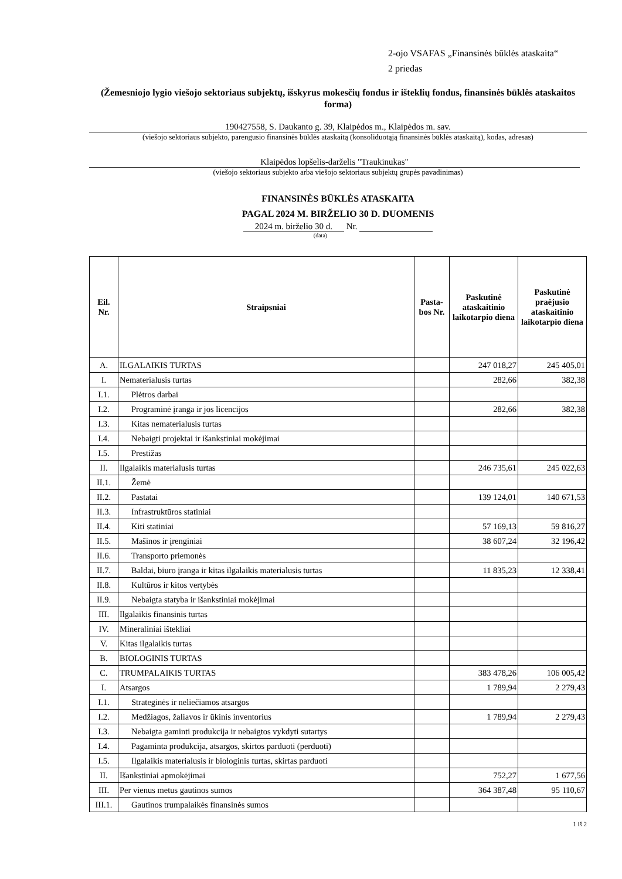2-ojo VSAFAS „Finansinės būklės ataskaita“
2 priedas
(Žemesniojo lygio viešojo sektoriaus subjektų, išskyrus mokesčių fondus ir išteklių fondus, finansinės būklės ataskaitos forma)
190427558, S. Daukanto g. 39, Klaipėdos m., Klaipėdos m. sav.
(viešojo sektoriaus subjekto, parengusio finansinės būklės ataskaitą (konsoliduotąją finansinės būklės ataskaitą), kodas, adresas)
Klaipėdos lopšelis-darželis "Traukinukas"
(viešojo sektoriaus subjekto arba viešojo sektoriaus subjektų grupės pavadinimas)
FINANSINĖS BŪKLĖS ATASKAITA
PAGAL 2024 M. BIRŽELIO 30 D. DUOMENIS
2024 m. birželio 30 d. Nr.
(data)
| Eil. Nr. | Straipsniai | Pasta- bos Nr. | Paskutinė ataskaitinio laikotarpio diena | Paskutinė praėjusio ataskaitinio laikotarpio diena |
| --- | --- | --- | --- | --- |
| A. | ILGALAIKIS TURTAS | | 247 018,27 | 245 405,01 |
| I. | Nematerialusis turtas | | 282,66 | 382,38 |
| I.1. | Plėtros darbai | | | |
| I.2. | Programinė įranga ir jos licencijos | | 282,66 | 382,38 |
| I.3. | Kitas nematerialusis turtas | | | |
| I.4. | Nebaigti projektai ir išankstiniai mokėjimai | | | |
| I.5. | Prestižas | | | |
| II. | Ilgalaikis materialusis turtas | | 246 735,61 | 245 022,63 |
| II.1. | Žemė | | | |
| II.2. | Pastatai | | 139 124,01 | 140 671,53 |
| II.3. | Infrastruktūros statiniai | | | |
| II.4. | Kiti statiniai | | 57 169,13 | 59 816,27 |
| II.5. | Mašinos ir įrenginiai | | 38 607,24 | 32 196,42 |
| II.6. | Transporto priemonės | | | |
| II.7. | Baldai, biuro įranga ir kitas ilgalaikis materialusis turtas | | 11 835,23 | 12 338,41 |
| II.8. | Kultūros ir kitos vertybės | | | |
| II.9. | Nebaigta statyba ir išankstiniai mokėjimai | | | |
| III. | Ilgalaikis finansinis turtas | | | |
| IV. | Mineraliniai ištekliai | | | |
| V. | Kitas ilgalaikis turtas | | | |
| B. | BIOLOGINIS TURTAS | | | |
| C. | TRUMPALAIKIS TURTAS | | 383 478,26 | 106 005,42 |
| I. | Atsargos | | 1 789,94 | 2 279,43 |
| I.1. | Strateginės ir neliečiamos atsargos | | | |
| I.2. | Medžiagos, žaliavos ir ūkinis inventorius | | 1 789,94 | 2 279,43 |
| I.3. | Nebaigta gaminti produkcija ir nebaigtos vykdyti sutartys | | | |
| I.4. | Pagaminta produkcija, atsargos, skirtos parduoti (perduoti) | | | |
| I.5. | Ilgalaikis materialusis ir biologinis turtas, skirtas parduoti | | | |
| II. | Išankstiniai apmokėjimai | | 752,27 | 1 677,56 |
| III. | Per vienus metus gautinos sumos | | 364 387,48 | 95 110,67 |
| III.1. | Gautinos trumpalaikės finansinės sumos | | | |
1 iš 2